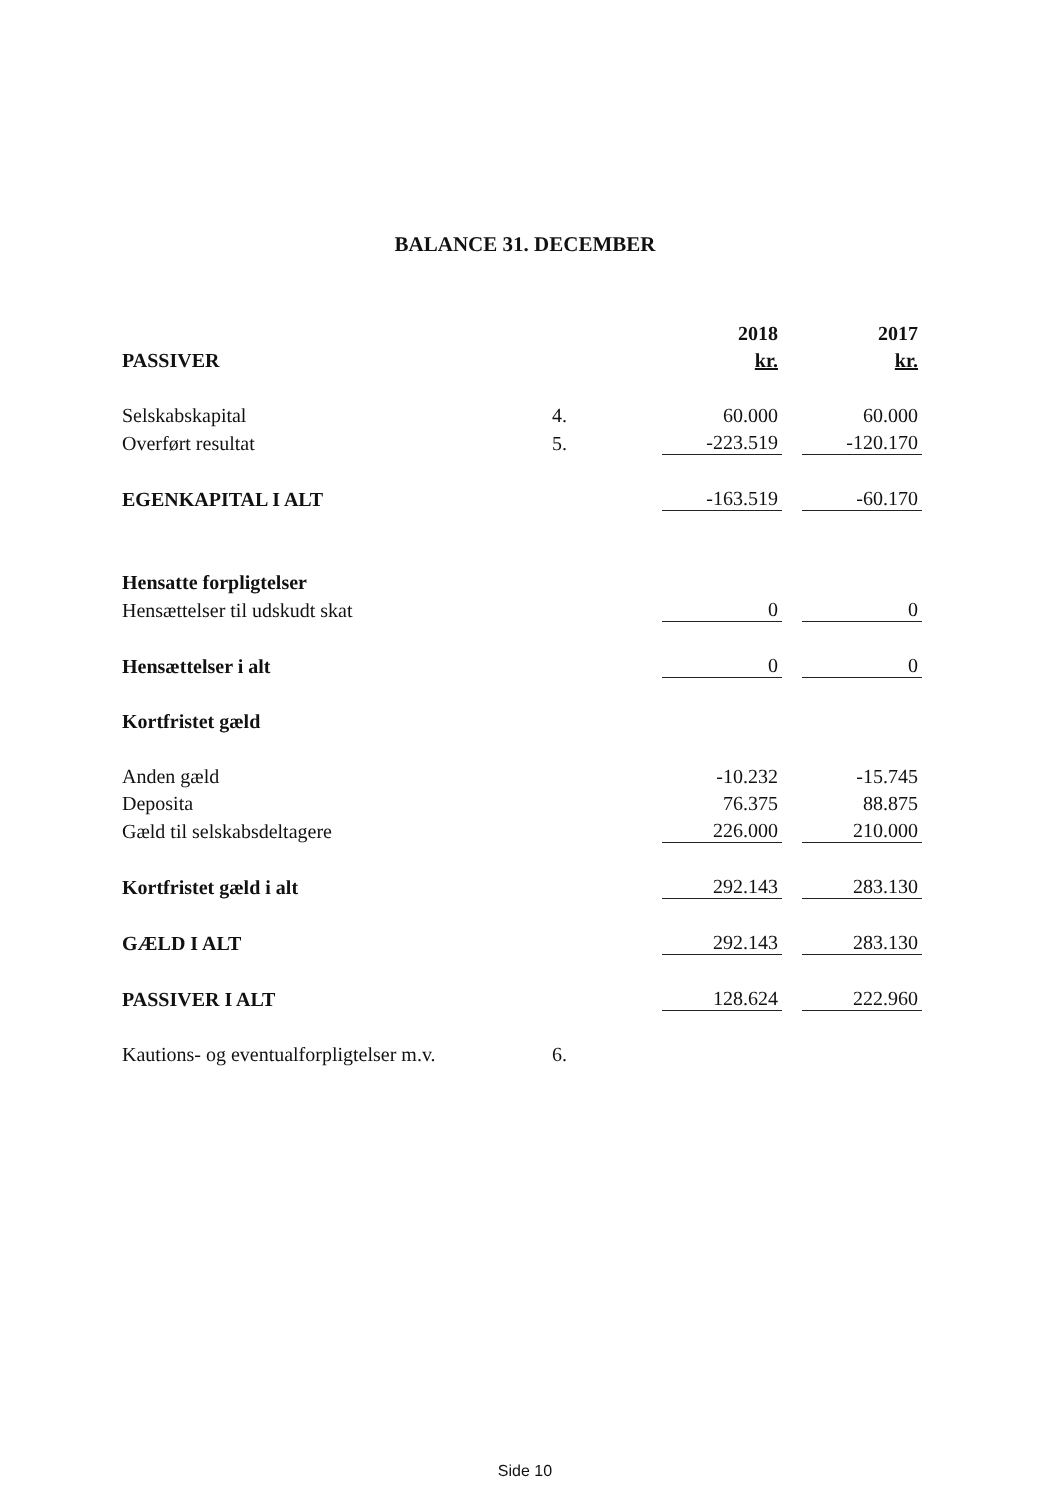BALANCE 31. DECEMBER
| | | 2018 | | 2017 |
| PASSIVER | | kr. | | kr. |
| Selskabskapital | 4. | 60.000 | | 60.000 |
| Overført resultat | 5. | -223.519 | | -120.170 |
| EGENKAPITAL I ALT | | -163.519 | | -60.170 |
| Hensatte forpligtelser | | | | |
| Hensættelser til udskudt skat | | 0 | | 0 |
| Hensættelser i alt | | 0 | | 0 |
| Kortfristet gæld | | | | |
| Anden gæld | | -10.232 | | -15.745 |
| Deposita | | 76.375 | | 88.875 |
| Gæld til selskabsdeltagere | | 226.000 | | 210.000 |
| Kortfristet gæld i alt | | 292.143 | | 283.130 |
| GÆLD I ALT | | 292.143 | | 283.130 |
| PASSIVER I ALT | | 128.624 | | 222.960 |
| Kautions- og eventualforpligtelser m.v. | 6. | | | |
Side 10